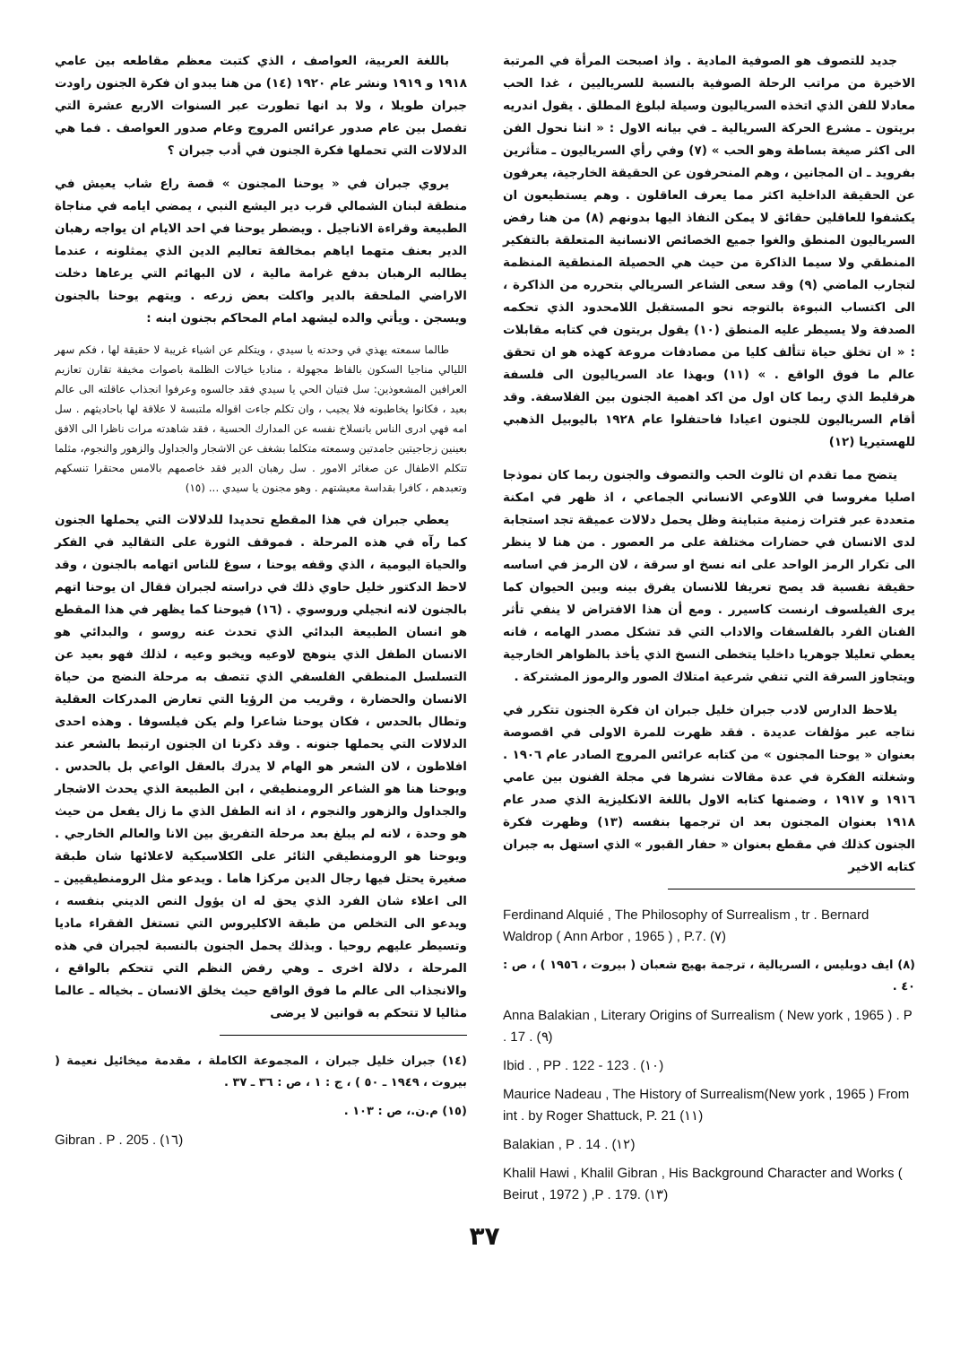جديد للتصوف هو الصوفية المادية . واذ اصبحت المرأة في المرتبة الاخيرة من مراتب الرحلة الصوفية بالنسبة للسرياليين ، غدا الحب معادلا للفن الذي اتخذه السرياليون وسيلة لبلوغ المطلق . يقول اندريه بريتون ـ مشرع الحركة السريالية ـ في بيانه الاول : « اننا نحول الفن الى اكثر صيغة بساطة وهو الحب » (٧) وفي رأي السرياليون ـ متأثرين بفرويد ـ ان المجانين ، وهم المنحرفون عن الحقيقة الخارجية، يعرفون عن الحقيقة الداخلية اكثر مما يعرف العاقلون . وهم يستطيعون ان يكشفوا للعاقلين حقائق لا يمكن النفاذ اليها بدونهم (٨) من هنا رفض السرياليون المنطق والغوا جميع الخصائص الانسانية المتعلقة بالتفكير المنطقي ولا سيما الذاكرة من حيث هي الحصيلة المنطقية المنظمة لتجارب الماضي (٩) وقد سعى الشاعر السريالي بتحرره من الذاكرة ، الى اكتساب النبوءة بالتوجه نحو المستقبل اللامحدود الذي تحكمه الصدفة ولا يسيطر عليه المنطق (١٠) يقول بريتون في كتابه مقابلات : « ان تخلق حياة تتألف كليا من مصادفات مروعة كهذه هو ان تحقق عالم ما فوق الواقع . » (١١) وبهذا عاد السرياليون الى فلسفة هرقليط الذي ربما كان اول من اكد اهمية الجنون بين الفلاسفة. وقد أقام السرياليون للجنون اعيادا فاحتفلوا عام ١٩٢٨ باليوبيل الذهبي للهستيريا (١٢)
يتضح مما تقدم ان ثالوث الحب والتصوف والجنون ربما كان نموذجا اصليا مغروسا في اللاوعي الانساني الجماعي ، اذ ظهر في امكنة متعددة عبر فترات زمنية متباينة وظل يحمل دلالات عميقة تجد استجابة لدى الانسان في حضارات مختلفة على مر العصور . من هنا لا ينظر الى تكرار الرمز الواحد على انه نسخ او سرقة ، لان الرمز في اساسه حقيقة نفسية قد يصح تعريفا للانسان يفرق بينه وبين الحيوان كما يرى الفيلسوف ارنست كاسيرر . ومع أن هذا الافتراض لا ينفي تأثر الفنان الفرد بالفلسفات والاداب التي قد تشكل مصدر الهامه ، فانه يعطي تعليلا جوهريا داخليا يتخطى النسخ الذي يأخذ بالظواهر الخارجية ويتجاوز السرقة التي تنفي شرعية امتلاك الصور والرموز المشتركة .
يلاحظ الدارس لادب جبران خليل جبران ان فكرة الجنون تتكرر في نتاجه عبر مؤلفات عديدة . فقد ظهرت للمرة الاولى في اقصوصة بعنوان « يوحنا المجنون » من كتابه عرائس المروج الصادر عام ١٩٠٦ . وشغلته الفكرة في عدة مقالات نشرها في مجلة الفنون بين عامي ١٩١٦ و ١٩١٧ ، وضمنها كتابه الاول باللغة الانكليزية الذي صدر عام ١٩١٨ بعنوان المجنون بعد ان ترجمها بنفسه (١٣) وظهرت فكرة الجنون كذلك في مقطع بعنوان « حفار القبور » الذي استهل به جبران كتابه الاخير
Ferdinand Alquié , The Philosophy of Surrealism , tr . Bernard Waldrop ( Ann Arbor , 1965 ) , P.7. (٧)
(٨) ايف دوبليس ، السريالية ، ترجمة بهيج شعبان ( بيروت ، ١٩٥٦ ) ، ص : ٤٠ .
Anna Balakian , Literary Origins of Surrealism ( New york , 1965 ) . P . 17 . (٩)
Ibid . , PP . 122 - 123 . (١٠)
Maurice Nadeau , The History of Surrealism(New york , 1965 ) From int . by Roger Shattuck, P. 21 (١١)
Balakian , P . 14 . (١٢)
Khalil Hawi , Khalil Gibran , His Background Character and Works ( Beirut , 1972 ) ,P . 179. (١٣)
باللغة العربية، العواصف ، الذي كتبت معظم مقاطعه بين عامي ١٩١٨ و ١٩١٩ ونشر عام ١٩٢٠ (١٤) من هنا يبدو ان فكرة الجنون راودت جبران طويلا ، ولا بد انها تطورت عبر السنوات الاربع عشرة التي تفصل بين عام صدور عرائس المروج وعام صدور العواصف . فما هي الدلالات التي تحملها فكرة الجنون في أدب جبران ؟
يروي جبران في « يوحنا المجنون » قصة راع شاب يعيش في منطقة لبنان الشمالي قرب دير اليشع النبي ، يمضي ايامه في مناجاة الطبيعة وقراءة الاناجيل . ويضطر يوحنا في احد الايام ان يواجه رهبان الدير بعنف متهما اياهم بمخالفة تعاليم الدين الذي يمثلونه ، عندما يطالبه الرهبان بدفع غرامة مالية ، لان البهائم التي يرعاها دخلت الاراضي الملحقة بالدير واكلت بعض زرعه . ويتهم يوحنا بالجنون ويسجن . ويأتي والده ليشهد امام المحاكم بجنون ابنه :
طالما سمعته يهذي في وحدته يا سيدي ، ويتكلم عن اشياء غريبة لا حقيقة لها ، فكم سهر الليالي مناجيا السكون بالفاظ مجهولة ، مناديا خيالات الظلمة باصوات مخيفة تقارن تعازيم العرافين المشعوذين: سل فتيان الحي يا سيدي فقد جالسوه وعرفوا انجذاب عاقلته الى عالم بعيد ، فكانوا يخاطبونه فلا يجيب ، وان تكلم جاءت اقواله ملتبسة لا علاقة لها باحاديثهم . سل امه فهي ادرى الناس بانسلاخ نفسه عن المدارك الحسية ، فقد شاهدته مرات ناظرا الى الافق بعينين زجاجيتين جامدتين وسمعته متكلما بشغف عن الاشجار والجداول والزهور والنجوم، مثلما تتكلم الاطفال عن صغائر الامور . سل رهبان الدير فقد خاصمهم بالامس محتقرا تنسكهم وتعبدهم ، كافرا بقداسة معيشتهم . وهو مجنون يا سيدي ... (١٥)
يعطي جبران في هذا المقطع تحديدا للدلالات التي يحملها الجنون كما رآه في هذه المرحلة . فموقف الثورة على التقاليد في الفكر والحياة اليومية ، الذي وقفه يوحنا ، سوغ للناس اتهامه بالجنون ، وقد لاحظ الدكتور خليل حاوي ذلك في دراسته لجبران فقال ان يوحنا اتهم بالجنون لانه انجيلي وروسوي . (١٦) فيوحنا كما يظهر في هذا المقطع هو انسان الطبيعة البدائي الذي تحدث عنه روسو ، والبدائي هو الانسان الطفل الذي ينوهج لاوعيه ويخبو وعيه ، لذلك فهو بعيد عن التسلسل المنطقي الفلسفي الذي تتصف به مرحلة النضج من حياة الانسان والحضارة ، وقريب من الرؤيا التي تعارض المدركات العقلية وتطال بالحدس ، فكان يوحنا شاعرا ولم يكن فيلسوفا . وهذه احدى الدلالات التي يحملها جنونه . وقد ذكرنا ان الجنون ارتبط بالشعر عند افلاطون ، لان الشعر هو الهام لا يدرك بالعقل الواعي بل بالحدس . ويوحنا هنا هو الشاعر الرومنطيقي ، ابن الطبيعة الذي يحدث الاشجار والجداول والزهور والنجوم ، اذ انه الطفل الذي ما زال يفعل من حيث هو وحدة ، لانه لم يبلغ بعد مرحلة التفريق بين الانا والعالم الخارجي . ويوحنا هو الرومنطيقي الثائر على الكلاسيكية لاعلائها شان طبقة صغيرة يحتل فيها رجال الدين مركزا هاما . ويدعو مثل الرومنطيقيين ـ الى اعلاء شان الفرد الذي يحق له ان يؤول النص الديني بنفسه ، ويدعو الى التخلص من طبقة الاكليروس التي تستغل الفقراء ماديا وتسيطر عليهم روحيا . وبذلك يحمل الجنون بالنسبة لجبران في هذه المرحلة ، دلالة اخرى ـ وهي رفض النظم التي تتحكم بالواقع ، والانجذاب الى عالم ما فوق الواقع حيث يخلق الانسان ـ بخياله ـ عالما مثاليا لا تتحكم به قوانين لا يرضى
(١٤) جبران خليل جبران ، المجموعة الكاملة ، مقدمة ميخائيل نعيمة ( بيروت ، ١٩٤٩ ـ ٥٠ ) ، ج : ١ ، ص : ٣٦ ـ ٣٧ .
(١٥) م.ن.، ص : ١٠٣ .
Gibran . P . 205 . (١٦)
٣٧